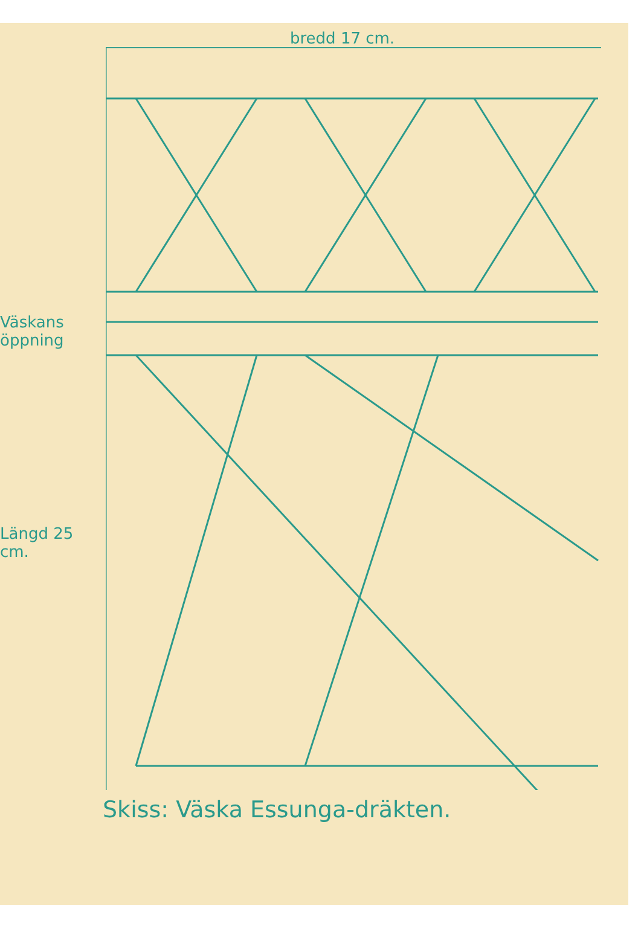bredd 17 cm.
Väskans öppning
Längd 25 cm.
Skiss: Väska Essunga-dräkten.
3 3 3 1 1 1 1 2 2 2 2 2 2 1 1 1 1 4 4 4 1 1 1 1 2 2 2